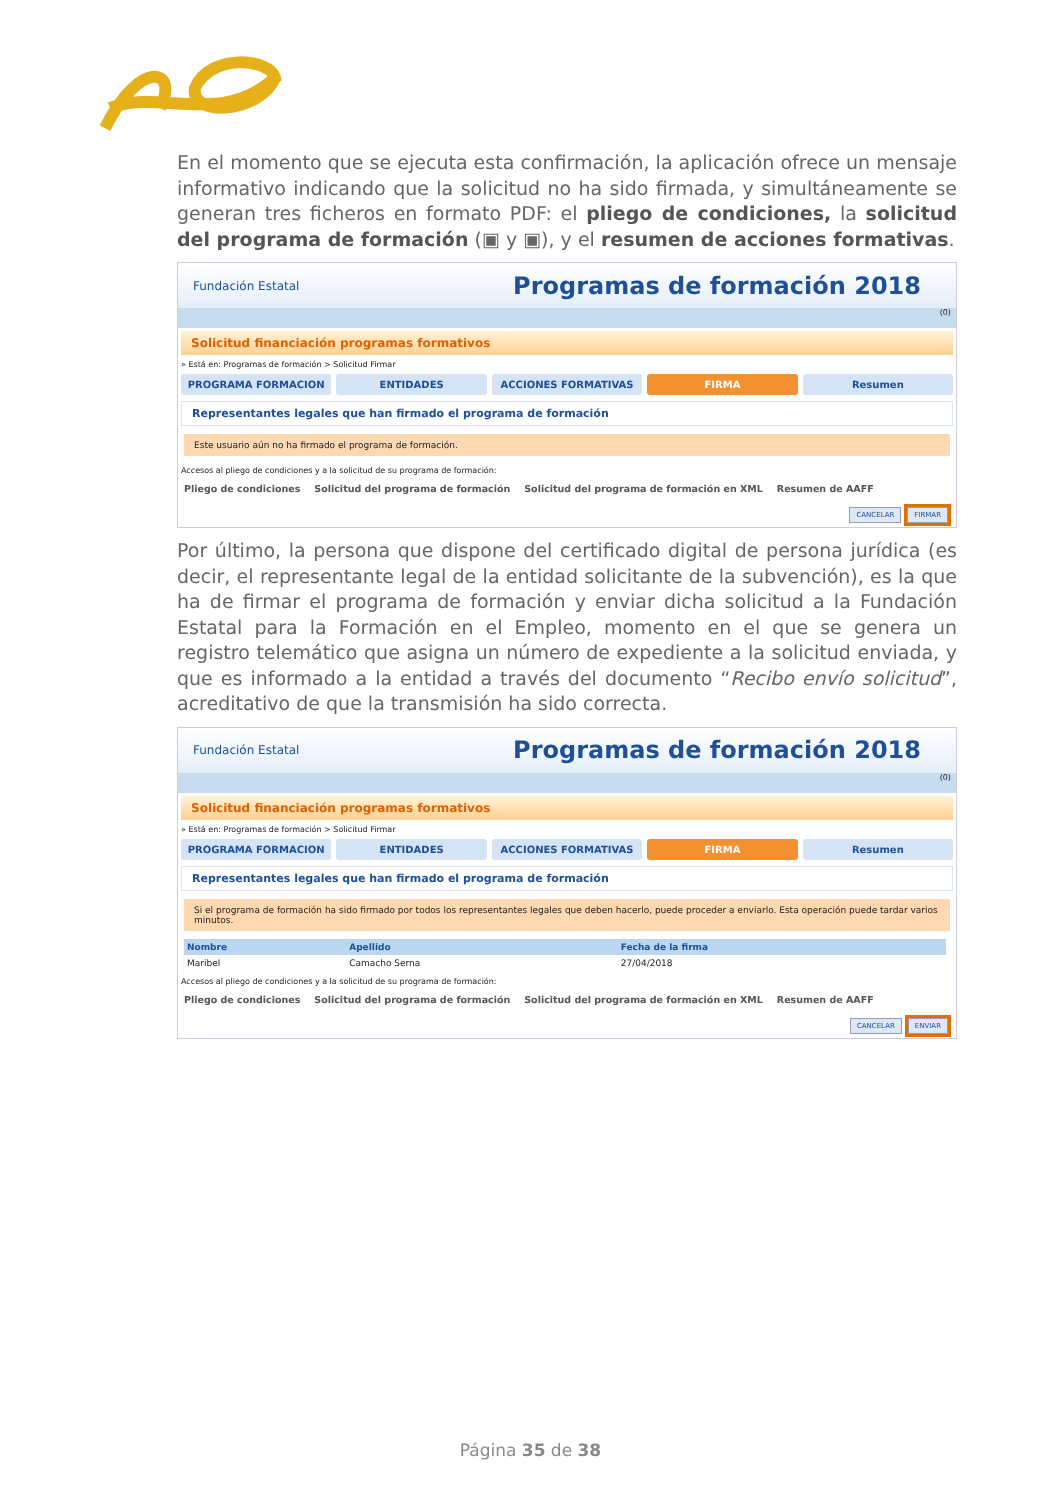En el momento que se ejecuta esta confirmación, la aplicación ofrece un mensaje informativo indicando que la solicitud no ha sido firmada, y simultáneamente se generan tres ficheros en formato PDF: el pliego de condiciones, la solicitud del programa de formación (▣ y ▣), y el resumen de acciones formativas.
Fundación Estatal Programas de formación 2018
(0)
Solicitud financiación programas formativos
» Está en: Programas de formación > Solicitud Firmar
PROGRAMA FORMACION ENTIDADES ACCIONES FORMATIVAS FIRMA Resumen
Representantes legales que han firmado el programa de formación
Este usuario aún no ha firmado el programa de formación.
Accesos al pliego de condiciones y a la solicitud de su programa de formación:
Pliego de condiciones Solicitud del programa de formación Solicitud del programa de formación en XML Resumen de AAFF
CANCELAR FIRMAR
Por último, la persona que dispone del certificado digital de persona jurídica (es decir, el representante legal de la entidad solicitante de la subvención), es la que ha de firmar el programa de formación y enviar dicha solicitud a la Fundación Estatal para la Formación en el Empleo, momento en el que se genera un registro telemático que asigna un número de expediente a la solicitud enviada, y que es informado a la entidad a través del documento “Recibo envío solicitud”, acreditativo de que la transmisión ha sido correcta.
Fundación Estatal Programas de formación 2018
(0)
Solicitud financiación programas formativos
» Está en: Programas de formación > Solicitud Firmar
PROGRAMA FORMACION ENTIDADES ACCIONES FORMATIVAS FIRMA Resumen
Representantes legales que han firmado el programa de formación
Si el programa de formación ha sido firmado por todos los representantes legales que deben hacerlo, puede proceder a enviarlo. Esta operación puede tardar varios minutos.
| Nombre | Apellido | Fecha de la firma |
| --- | --- | --- |
| Maribel | Camacho Serna | 27/04/2018 |
Accesos al pliego de condiciones y a la solicitud de su programa de formación:
Pliego de condiciones Solicitud del programa de formación Solicitud del programa de formación en XML Resumen de AAFF
CANCELAR ENVIAR
Página 35 de 38